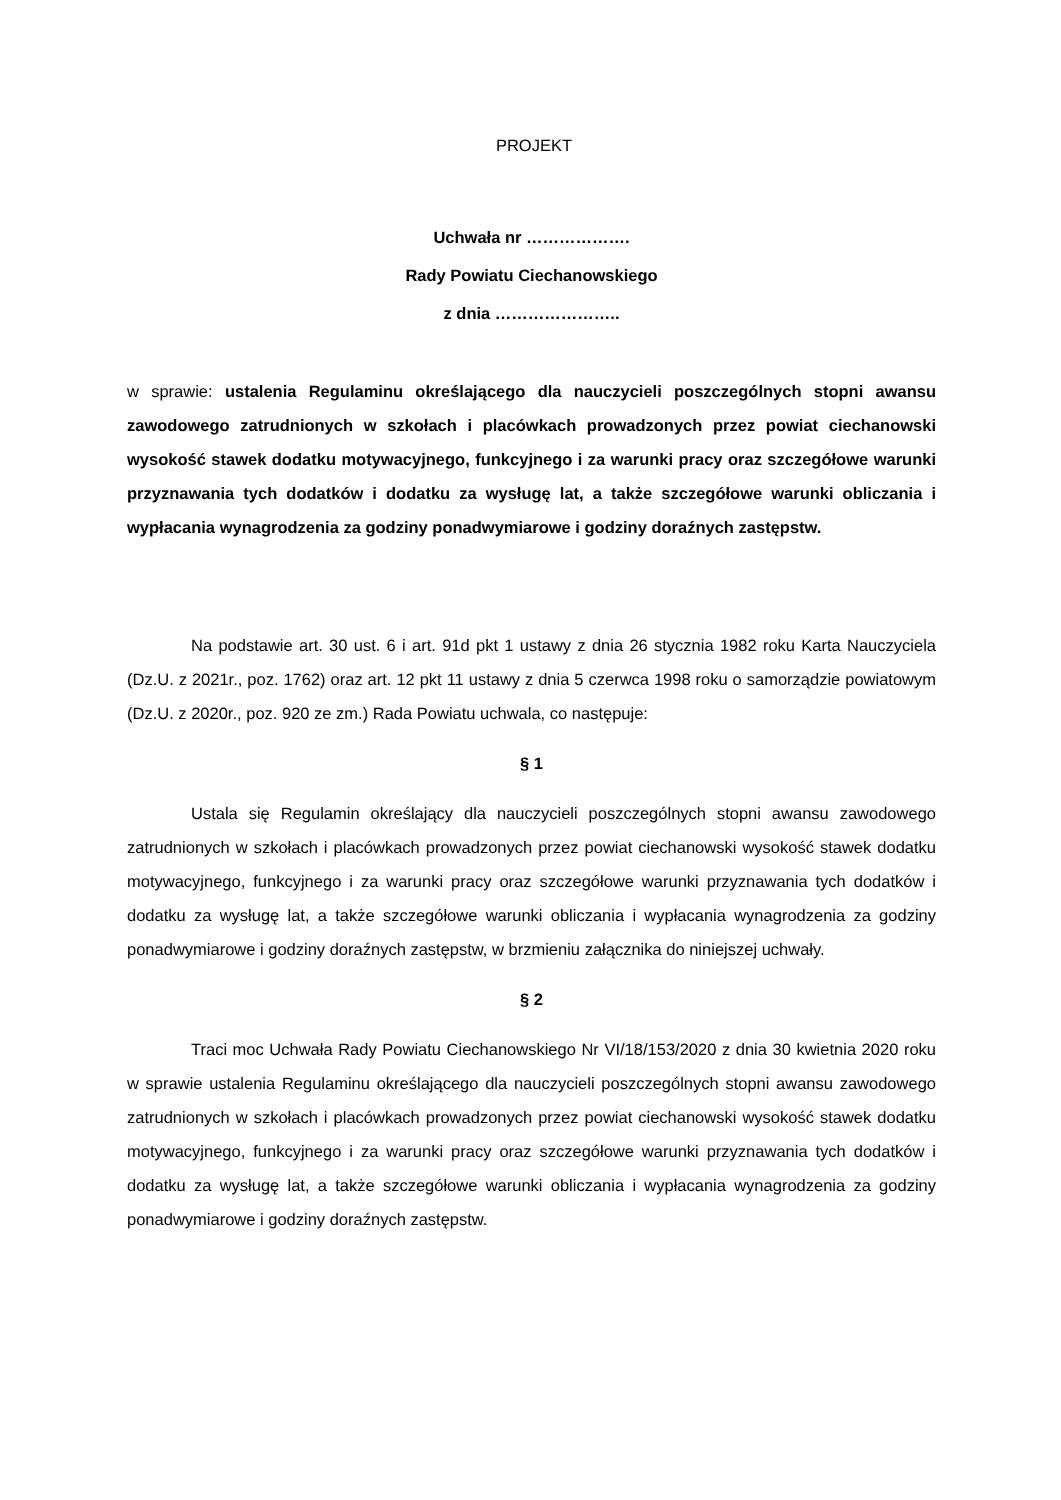PROJEKT
Uchwała nr ……………….
Rady Powiatu Ciechanowskiego
z dnia …………………..
w sprawie: ustalenia Regulaminu określającego dla nauczycieli poszczególnych stopni awansu zawodowego zatrudnionych w szkołach i placówkach prowadzonych przez powiat ciechanowski wysokość stawek dodatku motywacyjnego, funkcyjnego i za warunki pracy oraz szczegółowe warunki przyznawania tych dodatków i dodatku za wysługę lat, a także szczegółowe warunki obliczania i wypłacania wynagrodzenia za godziny ponadwymiarowe i godziny doraźnych zastępstw.
Na podstawie art. 30 ust. 6 i art. 91d pkt 1 ustawy z dnia 26 stycznia 1982 roku Karta Nauczyciela (Dz.U. z 2021r., poz. 1762) oraz art. 12 pkt 11 ustawy z dnia 5 czerwca 1998 roku o samorządzie powiatowym (Dz.U. z 2020r., poz. 920 ze zm.) Rada Powiatu uchwala, co następuje:
§ 1
Ustala się Regulamin określający dla nauczycieli poszczególnych stopni awansu zawodowego zatrudnionych w szkołach i placówkach prowadzonych przez powiat ciechanowski wysokość stawek dodatku motywacyjnego, funkcyjnego i za warunki pracy oraz szczegółowe warunki przyznawania tych dodatków i dodatku za wysługę lat, a także szczegółowe warunki obliczania i wypłacania wynagrodzenia za godziny ponadwymiarowe i godziny doraźnych zastępstw, w brzmieniu załącznika do niniejszej uchwały.
§ 2
Traci moc Uchwała Rady Powiatu Ciechanowskiego Nr VI/18/153/2020 z dnia 30 kwietnia 2020 roku w sprawie ustalenia Regulaminu określającego dla nauczycieli poszczególnych stopni awansu zawodowego zatrudnionych w szkołach i placówkach prowadzonych przez powiat ciechanowski wysokość stawek dodatku motywacyjnego, funkcyjnego i za warunki pracy oraz szczegółowe warunki przyznawania tych dodatków i dodatku za wysługę lat, a także szczegółowe warunki obliczania i wypłacania wynagrodzenia za godziny ponadwymiarowe i godziny doraźnych zastępstw.